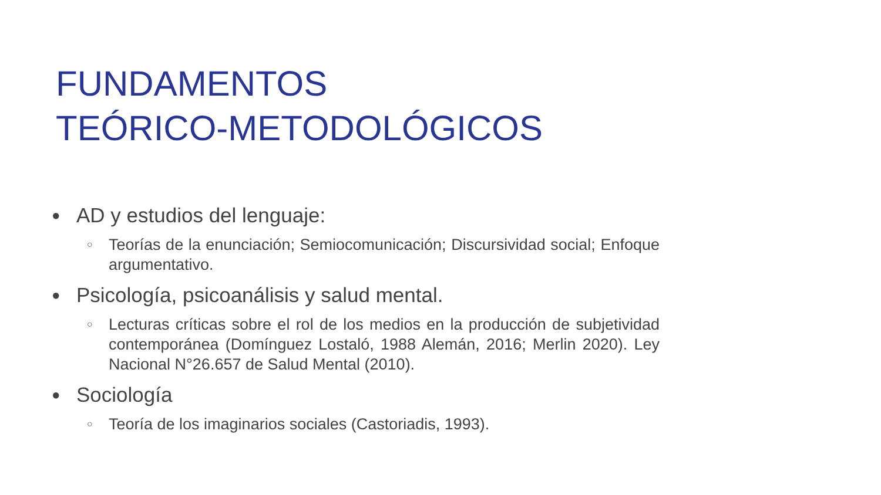FUNDAMENTOS
TEÓRICO-METODOLÓGICOS
● AD y estudios del lenguaje:
○ Teorías de la enunciación; Semiocomunicación; Discursividad social; Enfoque argumentativo.
● Psicología, psicoanálisis y salud mental.
○ Lecturas críticas sobre el rol de los medios en la producción de subjetividad contemporánea (Domínguez Lostaló, 1988 Alemán, 2016; Merlin 2020). Ley Nacional N°26.657 de Salud Mental (2010).
● Sociología
○ Teoría de los imaginarios sociales (Castoriadis, 1993).